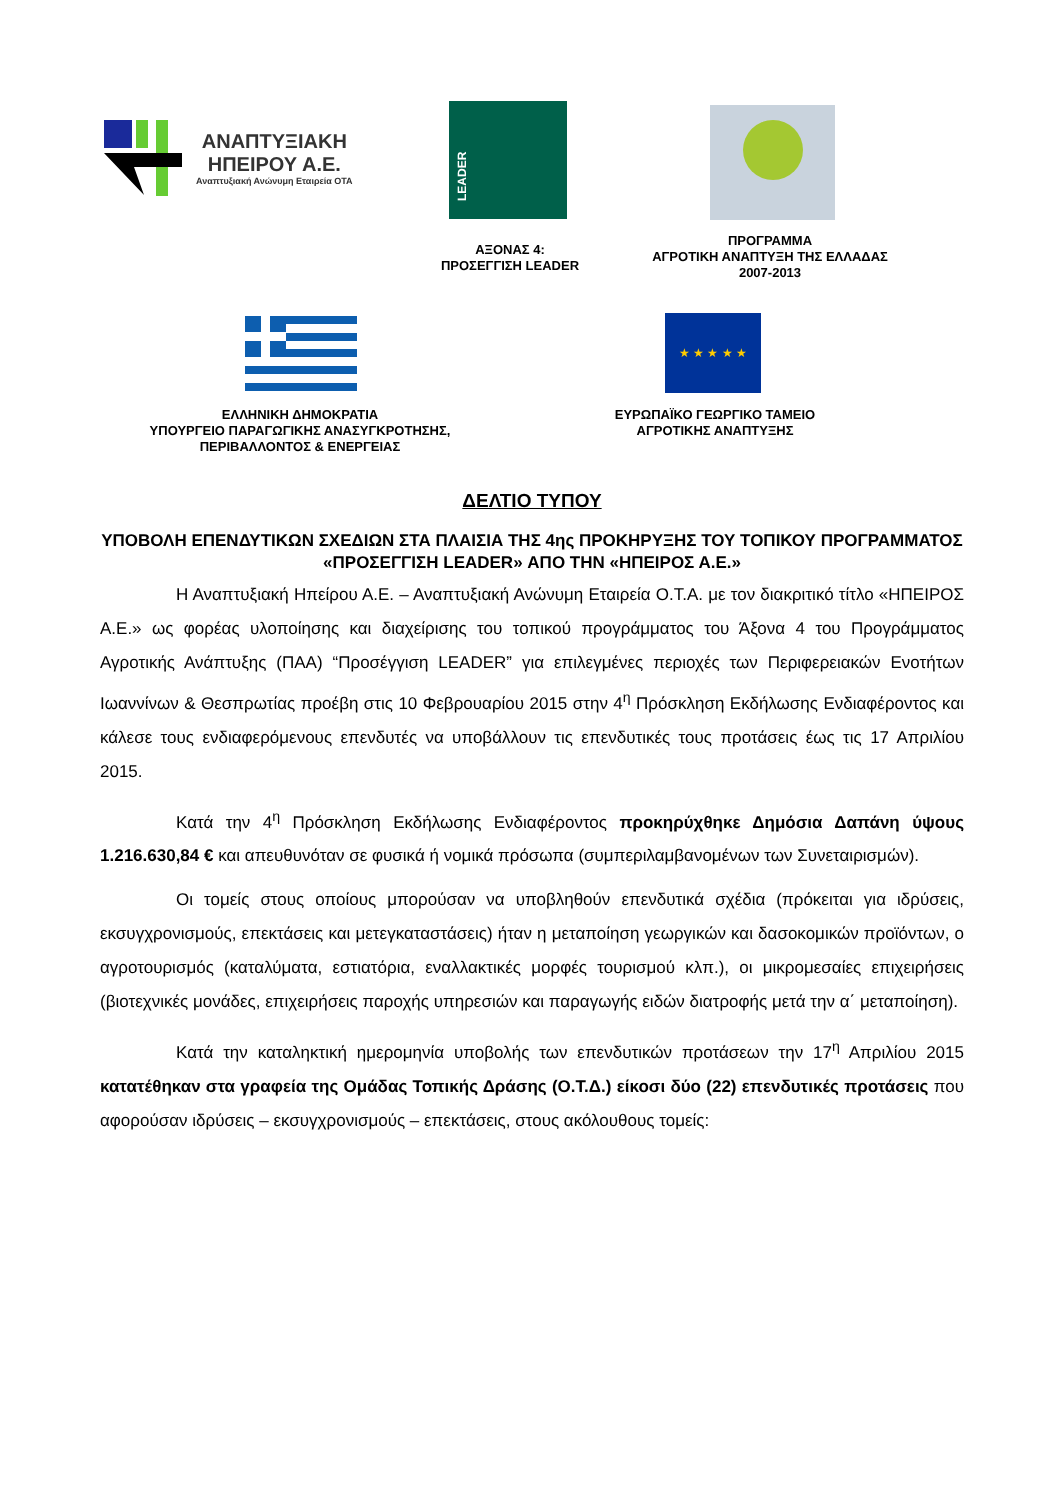ΑΝΑΠΤΥΞΙΑΚΗ
ΗΠΕΙΡΟΥ Α.Ε.
Αναπτυξιακή Ανώνυμη Εταιρεία ΟΤΑ
LEADER
ΑΞΟΝΑΣ 4:
ΠΡΟΣΕΓΓΙΣΗ LEADER
ΠΡΟΓΡΑΜΜΑ
ΑΓΡΟΤΙΚΗ ΑΝΑΠΤΥΞΗ ΤΗΣ ΕΛΛΑΔΑΣ
2007-2013
★ ★ ★ ★ ★
ΕΛΛΗΝΙΚΗ ΔΗΜΟΚΡΑΤΙΑ
ΥΠΟΥΡΓΕΙΟ ΠΑΡΑΓΩΓΙΚΗΣ ΑΝΑΣΥΓΚΡΟΤΗΣΗΣ,
ΠΕΡΙΒΑΛΛΟΝΤΟΣ & ΕΝΕΡΓΕΙΑΣ
ΕΥΡΩΠΑΪΚΟ ΓΕΩΡΓΙΚΟ ΤΑΜΕΙΟ
ΑΓΡΟΤΙΚΗΣ ΑΝΑΠΤΥΞΗΣ
ΔΕΛΤΙΟ ΤΥΠΟΥ
ΥΠΟΒΟΛΗ ΕΠΕΝΔΥΤΙΚΩΝ ΣΧΕΔΙΩΝ ΣΤΑ ΠΛΑΙΣΙΑ ΤΗΣ 4ης ΠΡΟΚΗΡΥΞΗΣ ΤΟΥ ΤΟΠΙΚΟΥ ΠΡΟΓΡΑΜΜΑΤΟΣ «ΠΡΟΣΕΓΓΙΣΗ LEADER» ΑΠΟ ΤΗΝ «ΗΠΕΙΡΟΣ Α.Ε.»
Η Αναπτυξιακή Ηπείρου Α.Ε. – Αναπτυξιακή Ανώνυμη Εταιρεία Ο.Τ.Α. με τον διακριτικό τίτλο «ΗΠΕΙΡΟΣ Α.Ε.» ως φορέας υλοποίησης και διαχείρισης του τοπικού προγράμματος του Άξονα 4 του Προγράμματος Αγροτικής Ανάπτυξης (ΠΑΑ) “Προσέγγιση LEADER” για επιλεγμένες περιοχές των Περιφερειακών Ενοτήτων Ιωαννίνων & Θεσπρωτίας προέβη στις 10 Φεβρουαρίου 2015 στην 4<sup>η</sup> Πρόσκληση Εκδήλωσης Ενδιαφέροντος και κάλεσε τους ενδιαφερόμενους επενδυτές να υποβάλλουν τις επενδυτικές τους προτάσεις έως τις 17 Απριλίου 2015.
Κατά την 4<sup>η</sup> Πρόσκληση Εκδήλωσης Ενδιαφέροντος προκηρύχθηκε Δημόσια Δαπάνη ύψους 1.216.630,84 € και απευθυνόταν σε φυσικά ή νομικά πρόσωπα (συμπεριλαμβανομένων των Συνεταιρισμών).
Οι τομείς στους οποίους μπορούσαν να υποβληθούν επενδυτικά σχέδια (πρόκειται για ιδρύσεις, εκσυγχρονισμούς, επεκτάσεις και μετεγκαταστάσεις) ήταν η μεταποίηση γεωργικών και δασοκομικών προϊόντων, ο αγροτουρισμός (καταλύματα, εστιατόρια, εναλλακτικές μορφές τουρισμού κλπ.), οι μικρομεσαίες επιχειρήσεις (βιοτεχνικές μονάδες, επιχειρήσεις παροχής υπηρεσιών και παραγωγής ειδών διατροφής μετά την α΄ μεταποίηση).
Κατά την καταληκτική ημερομηνία υποβολής των επενδυτικών προτάσεων την 17<sup>η</sup> Απριλίου 2015 κατατέθηκαν στα γραφεία της Ομάδας Τοπικής Δράσης (Ο.Τ.Δ.) είκοσι δύο (22) επενδυτικές προτάσεις που αφορούσαν ιδρύσεις – εκσυγχρονισμούς – επεκτάσεις, στους ακόλουθους τομείς: